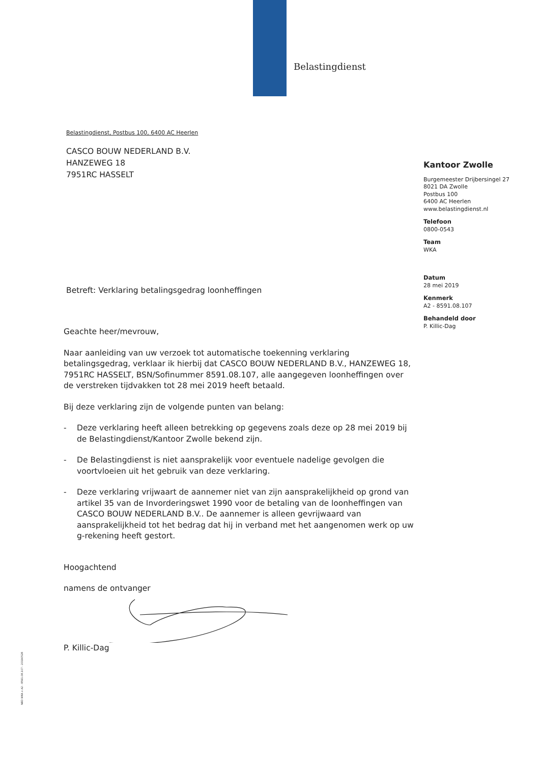Belastingdienst
Belastingdienst, Postbus 100, 6400 AC Heerlen
CASCO BOUW NEDERLAND B.V.
HANZEWEG 18
7951RC HASSELT
Betreft: Verklaring betalingsgedrag loonheffingen
Geachte heer/mevrouw,
Naar aanleiding van uw verzoek tot automatische toekenning verklaring betalingsgedrag, verklaar ik hierbij dat CASCO BOUW NEDERLAND B.V., HANZEWEG 18, 7951RC HASSELT, BSN/Sofinummer 8591.08.107, alle aangegeven loonheffingen over de verstreken tijdvakken tot 28 mei 2019 heeft betaald.
Bij deze verklaring zijn de volgende punten van belang:
- Deze verklaring heeft alleen betrekking op gegevens zoals deze op 28 mei 2019 bij de Belastingdienst/Kantoor Zwolle bekend zijn.
- De Belastingdienst is niet aansprakelijk voor eventuele nadelige gevolgen die voortvloeien uit het gebruik van deze verklaring.
- Deze verklaring vrijwaart de aannemer niet van zijn aansprakelijkheid op grond van artikel 35 van de Invorderingswet 1990 voor de betaling van de loonheffingen van CASCO BOUW NEDERLAND B.V.. De aannemer is alleen gevrijwaard van aansprakelijkheid tot het bedrag dat hij in verband met het aangenomen werk op uw g-rekening heeft gestort.
Hoogachtend
namens de ontvanger
P. Killic-Dag
Kantoor Zwolle
Burgemeester Drijbersingel 27
8021 DA Zwolle
Postbus 100
6400 AC Heerlen
www.belastingdienst.nl
Telefoon
0800-0543
Team
WKA
Datum
28 mei 2019
Kenmerk
A2 - 8591.08.107
Behandeld door
P. Killic-Dag
NED WKA x A2 - 8591.08.107 - 20190528